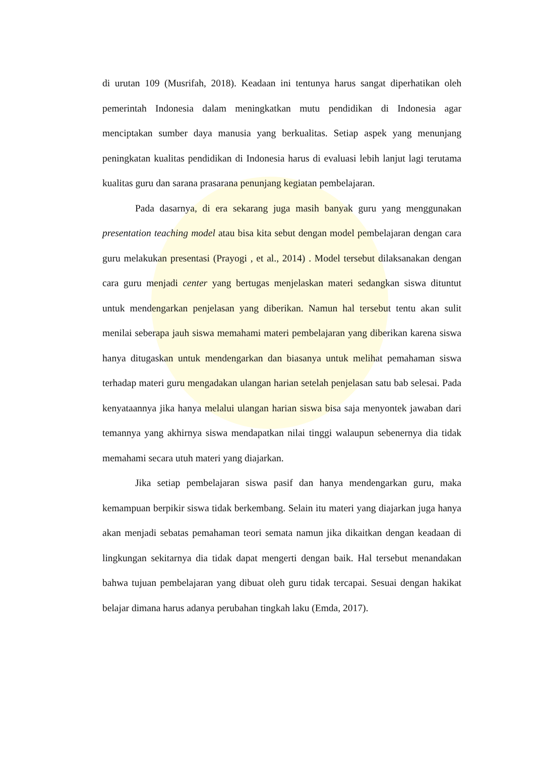di urutan 109 (Musrifah, 2018). Keadaan ini tentunya harus sangat diperhatikan oleh pemerintah Indonesia dalam meningkatkan mutu pendidikan di Indonesia agar menciptakan sumber daya manusia yang berkualitas. Setiap aspek yang menunjang peningkatan kualitas pendidikan di Indonesia harus di evaluasi lebih lanjut lagi terutama kualitas guru dan sarana prasarana penunjang kegiatan pembelajaran.
Pada dasarnya, di era sekarang juga masih banyak guru yang menggunakan presentation teaching model atau bisa kita sebut dengan model pembelajaran dengan cara guru melakukan presentasi (Prayogi , et al., 2014) . Model tersebut dilaksanakan dengan cara guru menjadi center yang bertugas menjelaskan materi sedangkan siswa dituntut untuk mendengarkan penjelasan yang diberikan. Namun hal tersebut tentu akan sulit menilai seberapa jauh siswa memahami materi pembelajaran yang diberikan karena siswa hanya ditugaskan untuk mendengarkan dan biasanya untuk melihat pemahaman siswa terhadap materi guru mengadakan ulangan harian setelah penjelasan satu bab selesai. Pada kenyataannya jika hanya melalui ulangan harian siswa bisa saja menyontek jawaban dari temannya yang akhirnya siswa mendapatkan nilai tinggi walaupun sebenernya dia tidak memahami secara utuh materi yang diajarkan.
Jika setiap pembelajaran siswa pasif dan hanya mendengarkan guru, maka kemampuan berpikir siswa tidak berkembang. Selain itu materi yang diajarkan juga hanya akan menjadi sebatas pemahaman teori semata namun jika dikaitkan dengan keadaan di lingkungan sekitarnya dia tidak dapat mengerti dengan baik. Hal tersebut menandakan bahwa tujuan pembelajaran yang dibuat oleh guru tidak tercapai. Sesuai dengan hakikat belajar dimana harus adanya perubahan tingkah laku (Emda, 2017).